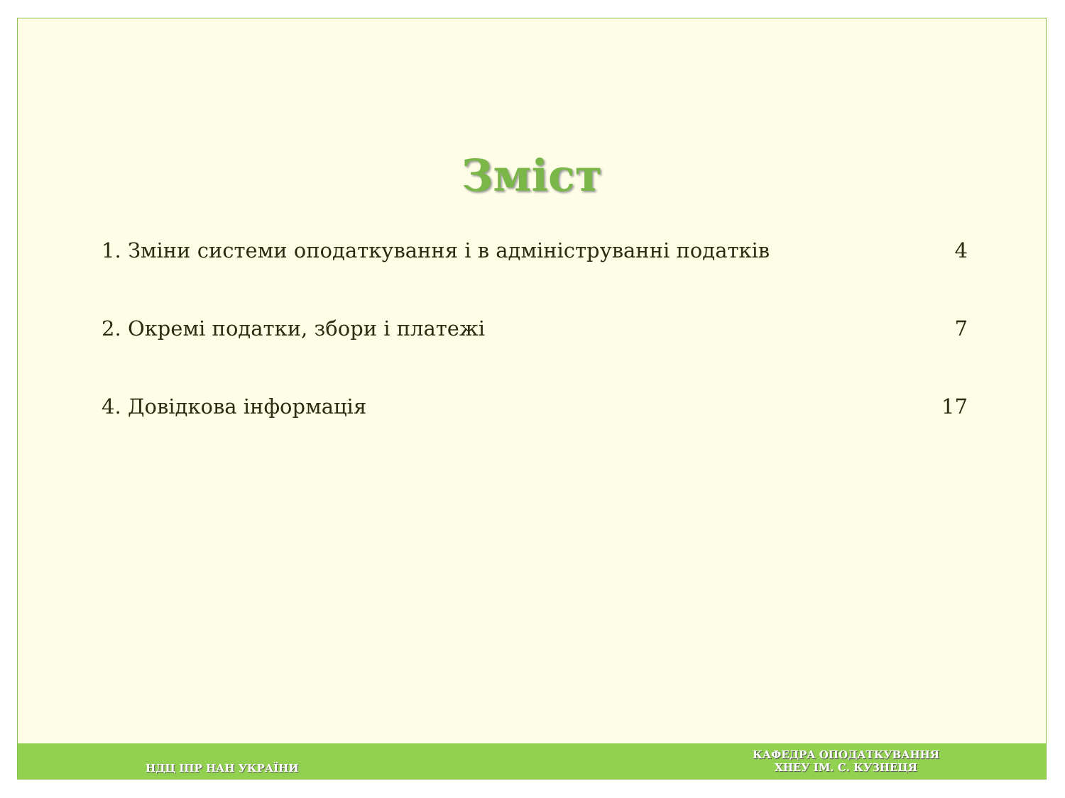Зміст
1. Зміни системи оподаткування і в адмініструванні податків 4
2. Окремі податки, збори і платежі 7
4. Довідкова інформація 17
НДЦ ІПР НАН УКРАЇНИ КАФЕДРА ОПОДАТКУВАННЯ
ХНЕУ ІМ. С. КУЗНЕЦЯ